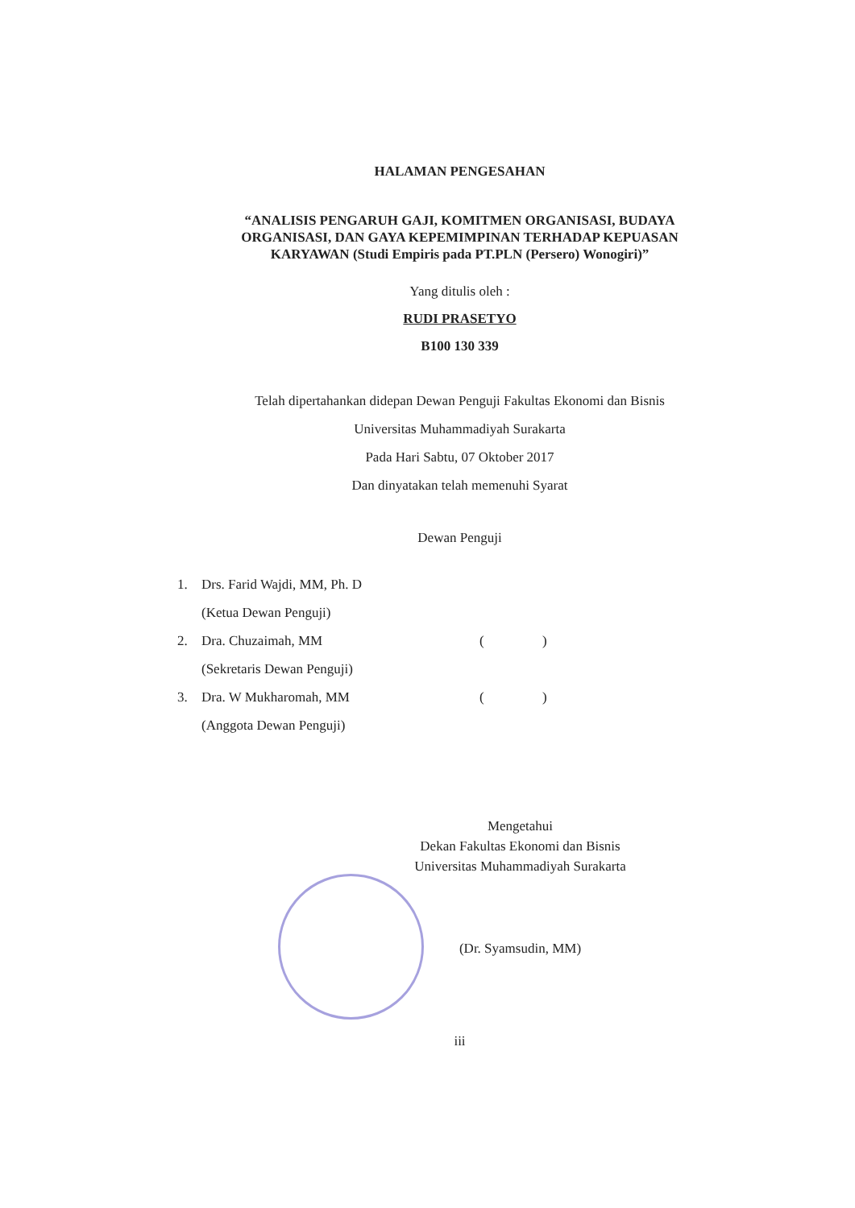HALAMAN PENGESAHAN
“ANALISIS PENGARUH GAJI, KOMITMEN ORGANISASI, BUDAYA
ORGANISASI, DAN GAYA KEPEMIMPINAN TERHADAP KEPUASAN
KARYAWAN (Studi Empiris pada PT.PLN (Persero) Wonogiri)”
Yang ditulis oleh :
RUDI PRASETYO
B100 130 339
Telah dipertahankan didepan Dewan Penguji Fakultas Ekonomi dan Bisnis
Universitas Muhammadiyah Surakarta
Pada Hari Sabtu, 07 Oktober 2017
Dan dinyatakan telah memenuhi Syarat
Dewan Penguji
1. Drs. Farid Wajdi, MM, Ph. D
(Ketua Dewan Penguji)
2. Dra. Chuzaimah, MM ( )
(Sekretaris Dewan Penguji)
3. Dra. W Mukharomah, MM ( )
(Anggota Dewan Penguji)
Mengetahui
Dekan Fakultas Ekonomi dan Bisnis
Universitas Muhammadiyah Surakarta
(Dr. Syamsudin, MM)
iii